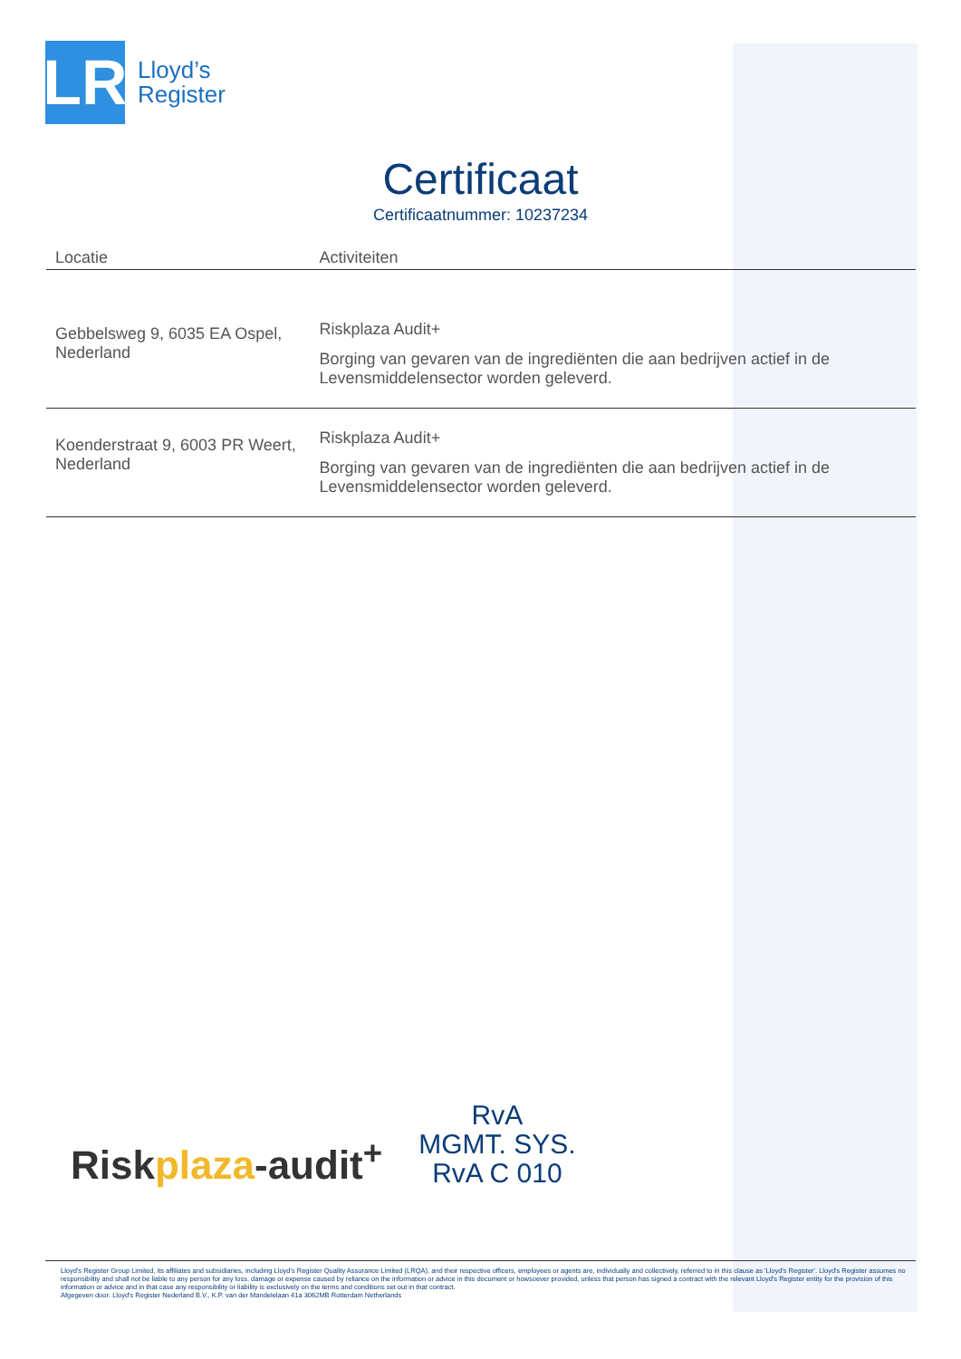LR
Lloyd’s
Register
Certificaat
Certificaatnummer: 10237234
| Locatie | Activiteiten |
| --- | --- |
| Gebbelsweg 9, 6035 EA Ospel, Nederland | Riskplaza Audit+ Borging van gevaren van de ingrediënten die aan bedrijven actief in de Levensmiddelensector worden geleverd. |
| Koenderstraat 9, 6003 PR Weert, Nederland | Riskplaza Audit+ Borging van gevaren van de ingrediënten die aan bedrijven actief in de Levensmiddelensector worden geleverd. |
Riskplaza-audit<sup>+</sup>
RvA
MGMT. SYS.
RvA C 010
Lloyd's Register Group Limited, its affiliates and subsidiaries, including Lloyd's Register Quality Assurance Limited (LRQA), and their respective officers, employees or agents are, individually and collectively, referred to in this clause as 'Lloyd's Register'. Lloyd's Register assumes no responsibility and shall not be liable to any person for any loss, damage or expense caused by reliance on the information or advice in this document or howsoever provided, unless that person has signed a contract with the relevant Lloyd's Register entity for the provision of this information or advice and in that case any responsibility or liability is exclusively on the terms and conditions set out in that contract.
Afgegeven door: Lloyd's Register Nederland B.V., K.P. van der Mandelelaan 41a 3062MB Rotterdam Netherlands